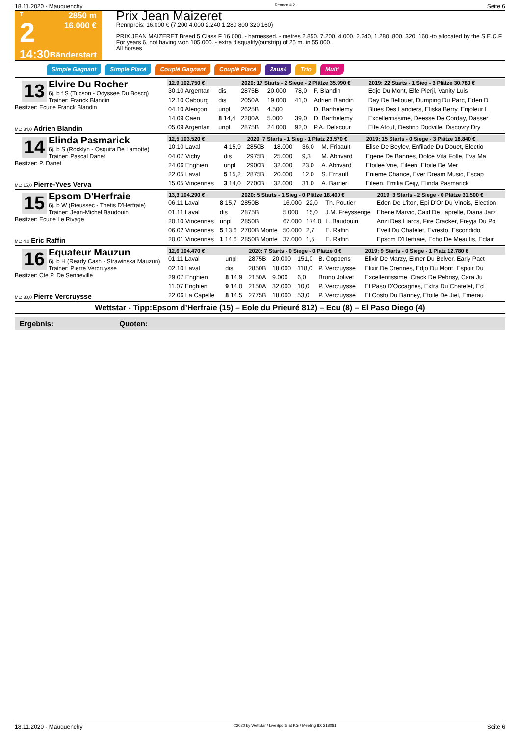18.11.2020 - Mauquenchy Rennen # 2 Seite 6
T
2
14:30
2850 m
16.000 €
Bänderstart
Prix Jean Maizeret
Rennpreis: 16.000 € (7.200 4.000 2.240 1.280 800 320 160)
PRIX JEAN MAIZERET Breed 5 Class F 16.000. - harnessed. - metres 2.850. 7.200, 4.000, 2.240, 1.280, 800, 320, 160.-to allocated by the S.E.C.F. For years 6, not having won 105.000. - extra disqualify(outstrip) of 25 m. in 55.000.
All horses
Simple Gagnant Simple Placé Couplé Gagnant Couplé Placé 2aus4 Trio Multi
13
Elvire Du Rocher
6j. b f S (Tucson - Odyssee Du Boscq)
Trainer: Franck Blandin
Besitzer: Ecurie Franck Blandin
ML: 34,0 Adrien Blandin
| 12,9 102.750 € | | 2020: 17 Starts - 2 Siege - 2 Plätze 35.990 € | | | | 2019: 22 Starts - 1 Sieg - 3 Plätze 30.780 € |
| --- | --- | --- | --- | --- | --- | --- |
| 30.10 Argentan | dis | 2875B | 20.000 | 78,0 | F. Blandin | Edjo Du Mont, Elfe Pierji, Vanity Luis |
| 12.10 Cabourg | dis | 2050A | 19.000 | 41,0 | Adrien Blandin | Day De Bellouet, Dumping Du Parc, Eden D |
| 04.10 Alençon | unpl | 2625B | 4.500 | | D. Barthelemy | Blues Des Landiers, Eliska Berry, Enjoleur L |
| 14.09 Caen | 8 14,4 | 2200A | 5.000 | 39,0 | D. Barthelemy | Excellentissime, Deesse De Corday, Dasser |
| 05.09 Argentan | unpl | 2875B | 24.000 | 92,0 | P.A. Delacour | Elfe Atout, Destino Dodville, Discovry Dry |
14
Elinda Pasmarick
6j. b S (Rocklyn - Osquita De Lamotte)
Trainer: Pascal Danet
Besitzer: P. Danet
ML: 15,0 Pierre-Yves Verva
| 12,5 103.520 € | | 2020: 7 Starts - 1 Sieg - 1 Platz 23.570 € | | | | 2019: 15 Starts - 0 Siege - 3 Plätze 18.840 € |
| --- | --- | --- | --- | --- | --- | --- |
| 10.10 Laval | 4 15,9 | 2850B | 18.000 | 36,0 | M. Fribault | Elise De Beylev, Enfilade Du Douet, Electio |
| 04.07 Vichy | dis | 2975B | 25.000 | 9,3 | M. Abrivard | Egerie De Bannes, Dolce Vita Folle, Eva Ma |
| 24.06 Enghien | unpl | 2900B | 32.000 | 23,0 | A. Abrivard | Etoilee Vrie, Eileen, Etoile De Mer |
| 22.05 Laval | 5 15,2 | 2875B | 20.000 | 12,0 | S. Ernault | Enieme Chance, Ever Dream Music, Escap |
| 15.05 Vincennes | 3 14,0 | 2700B | 32.000 | 31,0 | A. Barrier | Eileen, Emilia Ceijy, Elinda Pasmarick |
15
Epsom D'Herfraie
6j. b W (Rieussec - Thetis D'Herfraie)
Trainer: Jean-Michel Baudouin
Besitzer: Ecurie Le Rivage
ML: 4,0 Eric Raffin
| 13,3 104.290 € | | 2020: 5 Starts - 1 Sieg - 0 Plätze 18.400 € | | | | 2019: 3 Starts - 2 Siege - 0 Plätze 31.500 € |
| --- | --- | --- | --- | --- | --- | --- |
| 06.11 Laval | 8 15,7 | 2850B | 16.000 | 22,0 | Th. Poutier | Eden De L'iton, Epi D'Or Du Vinois, Election |
| 01.11 Laval | dis | 2875B | 5.000 | 15,0 | J.M. Freyssenge | Ebene Marvic, Caid De Laprelle, Diana Jarz |
| 20.10 Vincennes | unpl | 2850B | 67.000 | 174,0 | L. Baudouin | Anzi Des Liards, Fire Cracker, Freyja Du Po |
| 06.02 Vincennes | 5 13,6 | 2700B Monte | 50.000 | 2,7 | E. Raffin | Eveil Du Chatelet, Evresto, Escondido |
| 20.01 Vincennes | 1 14,6 | 2850B Monte | 37.000 | 1,5 | E. Raffin | Epsom D'Herfraie, Echo De Meautis, Eclair |
16
Equateur Mauzun
6j. b H (Ready Cash - Strawinska Mauzun)
Trainer: Pierre Vercruysse
Besitzer: Cte P. De Senneville
ML: 30,0 Pierre Vercruysse
| 12,6 104.470 € | | 2020: 7 Starts - 0 Siege - 0 Plätze 0 € | | | | 2019: 9 Starts - 0 Siege - 1 Platz 12.780 € |
| --- | --- | --- | --- | --- | --- | --- |
| 01.11 Laval | unpl | 2875B | 20.000 | 151,0 | B. Coppens | Elixir De Marzy, Elmer Du Belver, Early Pact |
| 02.10 Laval | dis | 2850B | 18.000 | 118,0 | P. Vercruysse | Elixir De Crennes, Edjo Du Mont, Espoir Du |
| 29.07 Enghien | 8 14,9 | 2150A | 9.000 | 6,0 | Bruno Jolivet | Excellentissime, Crack De Pebrisy, Cara Ju |
| 11.07 Enghien | 9 14,0 | 2150A | 32.000 | 10,0 | P. Vercruysse | El Paso D'Occagnes, Extra Du Chatelet, Ecl |
| 22.06 La Capelle | 8 14,5 | 2775B | 18.000 | 53,0 | P. Vercruysse | El Costo Du Banney, Etoile De Jiel, Emerau |
Wettstar - Tipp:Epsom d’Herfraie (15) – Eole du Prieuré 812) – Ecu (8) – El Paso Diego (4)
Ergebnis: Quoten:
18.11.2020 - Mauquenchy ©2020 by Wettstar / LiveSports.at KG / Meeting ID: 218081 Seite 6